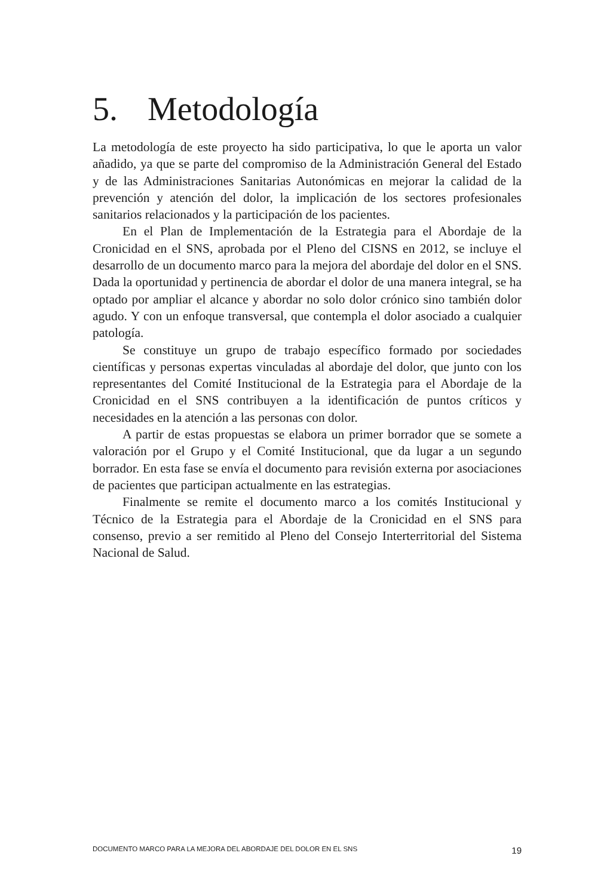5. Metodología
La metodología de este proyecto ha sido participativa, lo que le aporta un valor añadido, ya que se parte del compromiso de la Administración General del Estado y de las Administraciones Sanitarias Autonómicas en mejorar la calidad de la prevención y atención del dolor, la implicación de los sectores profesionales sanitarios relacionados y la participación de los pacientes.
En el Plan de Implementación de la Estrategia para el Abordaje de la Cronicidad en el SNS, aprobada por el Pleno del CISNS en 2012, se incluye el desarrollo de un documento marco para la mejora del abordaje del dolor en el SNS. Dada la oportunidad y pertinencia de abordar el dolor de una manera integral, se ha optado por ampliar el alcance y abordar no solo dolor crónico sino también dolor agudo. Y con un enfoque transversal, que contempla el dolor asociado a cualquier patología.
Se constituye un grupo de trabajo específico formado por sociedades científicas y personas expertas vinculadas al abordaje del dolor, que junto con los representantes del Comité Institucional de la Estrategia para el Abordaje de la Cronicidad en el SNS contribuyen a la identificación de puntos críticos y necesidades en la atención a las personas con dolor.
A partir de estas propuestas se elabora un primer borrador que se somete a valoración por el Grupo y el Comité Institucional, que da lugar a un segundo borrador. En esta fase se envía el documento para revisión externa por asociaciones de pacientes que participan actualmente en las estrategias.
Finalmente se remite el documento marco a los comités Institucional y Técnico de la Estrategia para el Abordaje de la Cronicidad en el SNS para consenso, previo a ser remitido al Pleno del Consejo Interterritorial del Sistema Nacional de Salud.
DOCUMENTO MARCO PARA LA MEJORA DEL ABORDAJE DEL DOLOR EN EL SNS 19